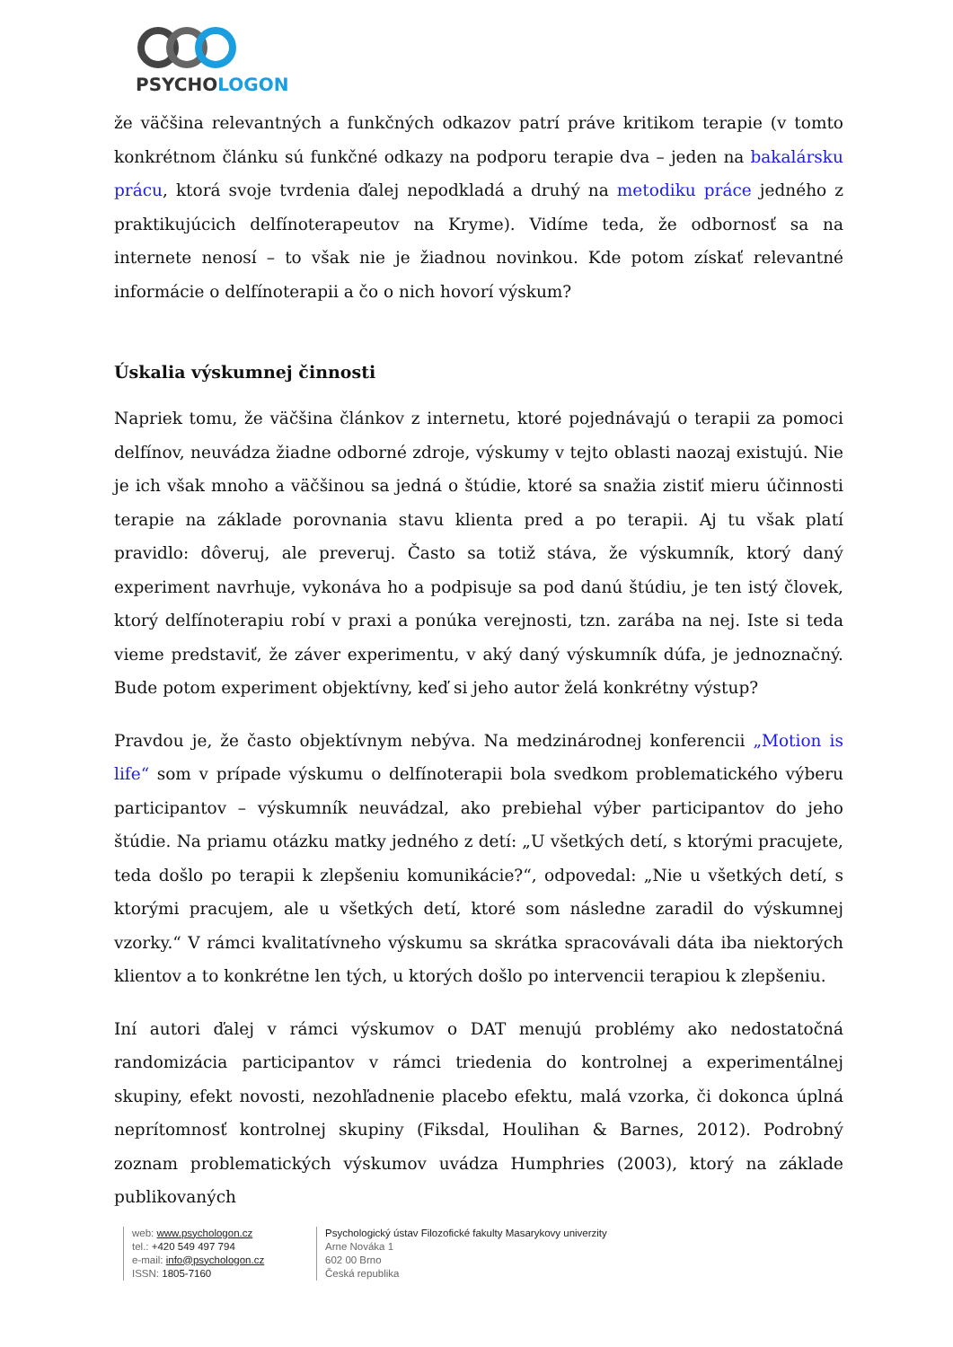PSYCHOLOGON
že väčšina relevantných a funkčných odkazov patrí práve kritikom terapie (v tomto konkrétnom článku sú funkčné odkazy na podporu terapie dva – jeden na bakalársku prácu, ktorá svoje tvrdenia ďalej nepodkladá a druhý na metodiku práce jedného z praktikujúcich delfínoterapeutov na Kryme). Vidíme teda, že odbornosť sa na internete nenosí – to však nie je žiadnou novinkou. Kde potom získať relevantné informácie o delfínoterapii a čo o nich hovorí výskum?
Úskalia výskumnej činnosti
Napriek tomu, že väčšina článkov z internetu, ktoré pojednávajú o terapii za pomoci delfínov, neuvádza žiadne odborné zdroje, výskumy v tejto oblasti naozaj existujú. Nie je ich však mnoho a väčšinou sa jedná o štúdie, ktoré sa snažia zistiť mieru účinnosti terapie na základe porovnania stavu klienta pred a po terapii. Aj tu však platí pravidlo: dôveruj, ale preveruj. Často sa totiž stáva, že výskumník, ktorý daný experiment navrhuje, vykonáva ho a podpisuje sa pod danú štúdiu, je ten istý človek, ktorý delfínoterapiu robí v praxi a ponúka verejnosti, tzn. zarába na nej. Iste si teda vieme predstaviť, že záver experimentu, v aký daný výskumník dúfa, je jednoznačný. Bude potom experiment objektívny, keď si jeho autor želá konkrétny výstup?
Pravdou je, že často objektívnym nebýva. Na medzinárodnej konferencii „Motion is life“ som v prípade výskumu o delfínoterapii bola svedkom problematického výberu participantov – výskumník neuvádzal, ako prebiehal výber participantov do jeho štúdie. Na priamu otázku matky jedného z detí: „U všetkých detí, s ktorými pracujete, teda došlo po terapii k zlepšeniu komunikácie?“, odpovedal: „Nie u všetkých detí, s ktorými pracujem, ale u všetkých detí, ktoré som následne zaradil do výskumnej vzorky.“ V rámci kvalitatívneho výskumu sa skrátka spracovávali dáta iba niektorých klientov a to konkrétne len tých, u ktorých došlo po intervencii terapiou k zlepšeniu.
Iní autori ďalej v rámci výskumov o DAT menujú problémy ako nedostatočná randomizácia participantov v rámci triedenia do kontrolnej a experimentálnej skupiny, efekt novosti, nezohľadnenie placebo efektu, malá vzorka, či dokonca úplná neprítomnosť kontrolnej skupiny (Fiksdal, Houlihan & Barnes, 2012). Podrobný zoznam problematických výskumov uvádza Humphries (2003), ktorý na základe publikovaných
web: www.psychologon.cz
tel.: +420 549 497 794
e-mail: info@psychologon.cz
ISSN: 1805-7160
Psychologický ústav Filozofické fakulty Masarykovy univerzity
Arne Nováka 1
602 00 Brno
Česká republika